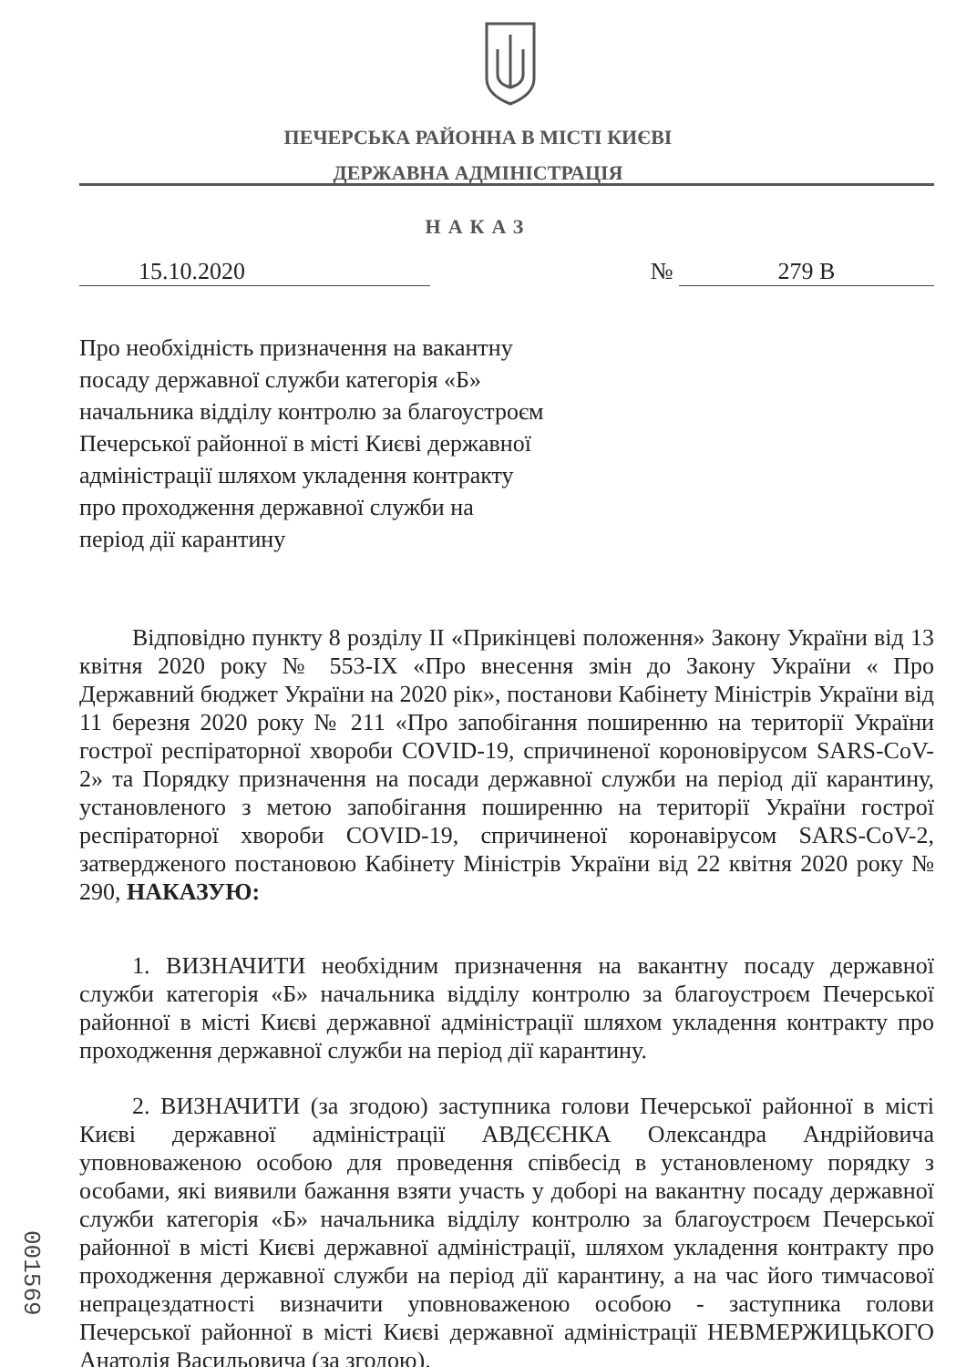ПЕЧЕРСЬКА РАЙОННА В МІСТІ КИЄВІ
ДЕРЖАВНА АДМІНІСТРАЦІЯ
НАКАЗ
15.10.2020 № 279 В
Про необхідність призначення на вакантну посаду державної служби категорія «Б» начальника відділу контролю за благоустроєм Печерської районної в місті Києві державної адміністрації шляхом укладення контракту про проходження державної служби на період дії карантину
Відповідно пункту 8 розділу II «Прикінцеві положення» Закону України від 13 квітня 2020 року № 553-IX «Про внесення змін до Закону України « Про Державний бюджет України на 2020 рік», постанови Кабінету Міністрів України від 11 березня 2020 року № 211 «Про запобігання поширенню на території України гострої респіраторної хвороби COVID-19, спричиненої короновірусом SARS-CoV-2» та Порядку призначення на посади державної служби на період дії карантину, установленого з метою запобігання поширенню на території України гострої респіраторної хвороби COVID-19, спричиненої коронавірусом SARS-CoV-2, затвердженого постановою Кабінету Міністрів України від 22 квітня 2020 року № 290, НАКАЗУЮ:
1. ВИЗНАЧИТИ необхідним призначення на вакантну посаду державної служби категорія «Б» начальника відділу контролю за благоустроєм Печерської районної в місті Києві державної адміністрації шляхом укладення контракту про проходження державної служби на період дії карантину.
2. ВИЗНАЧИТИ (за згодою) заступника голови Печерської районної в місті Києві державної адміністрації АВДЄЄНКА Олександра Андрійовича уповноваженою особою для проведення співбесід в установленому порядку з особами, які виявили бажання взяти участь у доборі на вакантну посаду державної служби категорія «Б» начальника відділу контролю за благоустроєм Печерської районної в місті Києві державної адміністрації, шляхом укладення контракту про проходження державної служби на період дії карантину, а на час його тимчасової непрацездатності визначити уповноваженою особою - заступника голови Печерської районної в місті Києві державної адміністрації НЕВМЕРЖИЦЬКОГО Анатолія Васильовича (за згодою).
001569